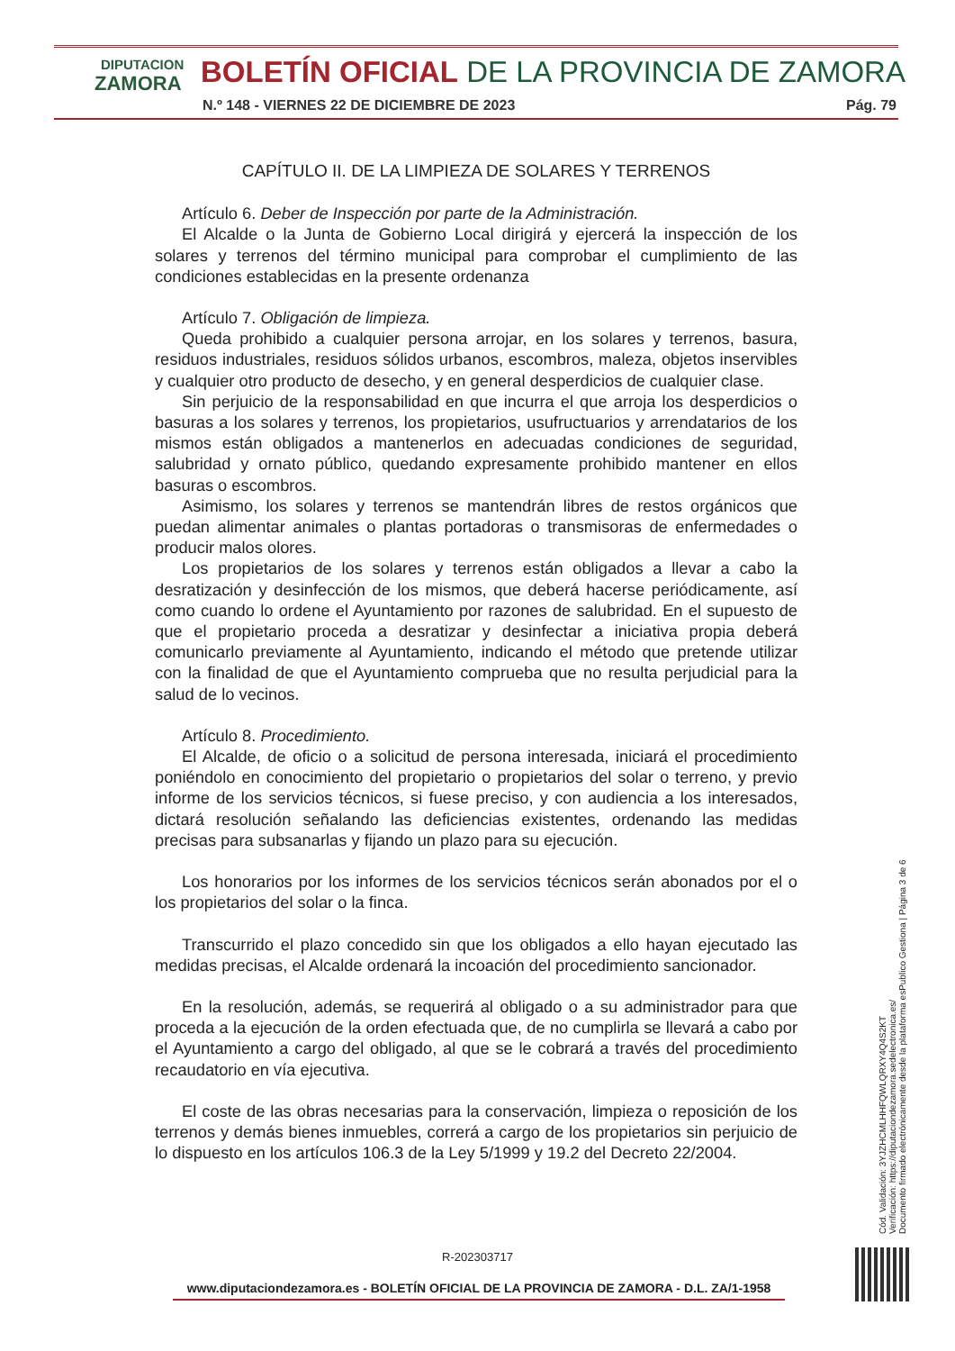DIPUTACION
ZAMORA
BOLETÍN OFICIAL DE LA PROVINCIA DE ZAMORA
N.º 148 - VIERNES 22 DE DICIEMBRE DE 2023
Pág. 79
CAPÍTULO II. DE LA LIMPIEZA DE SOLARES Y TERRENOS
Artículo 6. Deber de Inspección por parte de la Administración.
El Alcalde o la Junta de Gobierno Local dirigirá y ejercerá la inspección de los solares y terrenos del término municipal para comprobar el cumplimiento de las condiciones establecidas en la presente ordenanza
Artículo 7. Obligación de limpieza.
Queda prohibido a cualquier persona arrojar, en los solares y terrenos, basura, residuos industriales, residuos sólidos urbanos, escombros, maleza, objetos inservibles y cualquier otro producto de desecho, y en general desperdicios de cualquier clase.
Sin perjuicio de la responsabilidad en que incurra el que arroja los desperdicios o basuras a los solares y terrenos, los propietarios, usufructuarios y arrendatarios de los mismos están obligados a mantenerlos en adecuadas condiciones de seguridad, salubridad y ornato público, quedando expresamente prohibido mantener en ellos basuras o escombros.
Asimismo, los solares y terrenos se mantendrán libres de restos orgánicos que puedan alimentar animales o plantas portadoras o transmisoras de enfermedades o producir malos olores.
Los propietarios de los solares y terrenos están obligados a llevar a cabo la desratización y desinfección de los mismos, que deberá hacerse periódicamente, así como cuando lo ordene el Ayuntamiento por razones de salubridad. En el supuesto de que el propietario proceda a desratizar y desinfectar a iniciativa propia deberá comunicarlo previamente al Ayuntamiento, indicando el método que pretende utilizar con la finalidad de que el Ayuntamiento comprueba que no resulta perjudicial para la salud de lo vecinos.
Artículo 8. Procedimiento.
El Alcalde, de oficio o a solicitud de persona interesada, iniciará el procedimiento poniéndolo en conocimiento del propietario o propietarios del solar o terreno, y previo informe de los servicios técnicos, si fuese preciso, y con audiencia a los interesados, dictará resolución señalando las deficiencias existentes, ordenando las medidas precisas para subsanarlas y fijando un plazo para su ejecución.
Los honorarios por los informes de los servicios técnicos serán abonados por el o los propietarios del solar o la finca.
Transcurrido el plazo concedido sin que los obligados a ello hayan ejecutado las medidas precisas, el Alcalde ordenará la incoación del procedimiento sancionador.
En la resolución, además, se requerirá al obligado o a su administrador para que proceda a la ejecución de la orden efectuada que, de no cumplirla se llevará a cabo por el Ayuntamiento a cargo del obligado, al que se le cobrará a través del procedimiento recaudatorio en vía ejecutiva.
El coste de las obras necesarias para la conservación, limpieza o reposición de los terrenos y demás bienes inmuebles, correrá a cargo de los propietarios sin perjuicio de lo dispuesto en los artículos 106.3 de la Ley 5/1999 y 19.2 del Decreto 22/2004.
Cód. Validación: 3YJZHCMLHHFQWLQRXY4Q4S2KT
Verificación: https://diputaciondezamora.sedelectronica.es/
Documento firmado electrónicamente desde la plataforma esPublico Gestiona | Página 3 de 6
R-202303717
www.diputaciondezamora.es - BOLETÍN OFICIAL DE LA PROVINCIA DE ZAMORA - D.L. ZA/1-1958